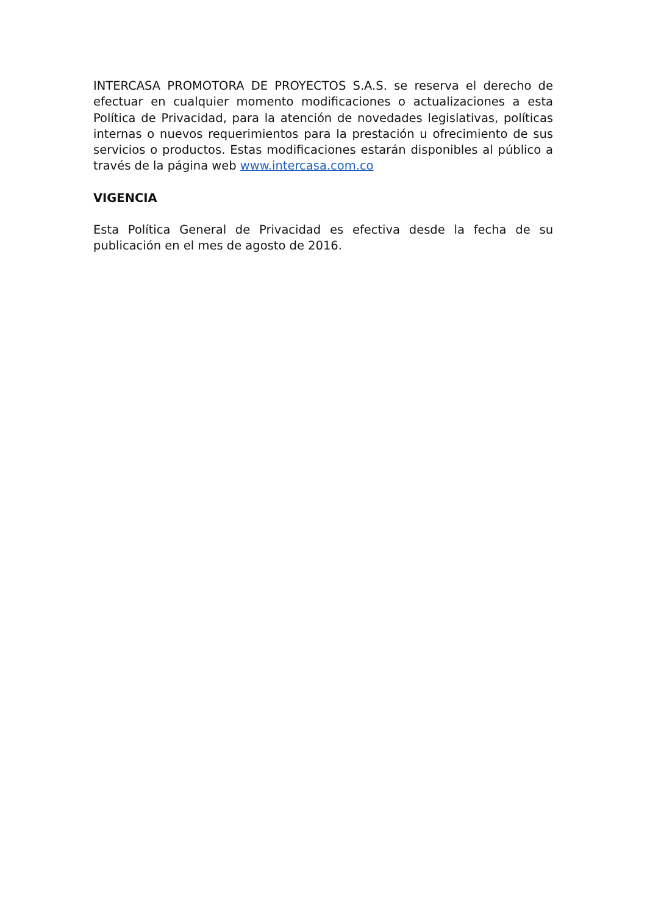INTERCASA PROMOTORA DE PROYECTOS S.A.S. se reserva el derecho de efectuar en cualquier momento modificaciones o actualizaciones a esta Política de Privacidad, para la atención de novedades legislativas, políticas internas o nuevos requerimientos para la prestación u ofrecimiento de sus servicios o productos. Estas modificaciones estarán disponibles al público a través de la página web www.intercasa.com.co
VIGENCIA
Esta Política General de Privacidad es efectiva desde la fecha de su publicación en el mes de agosto de 2016.